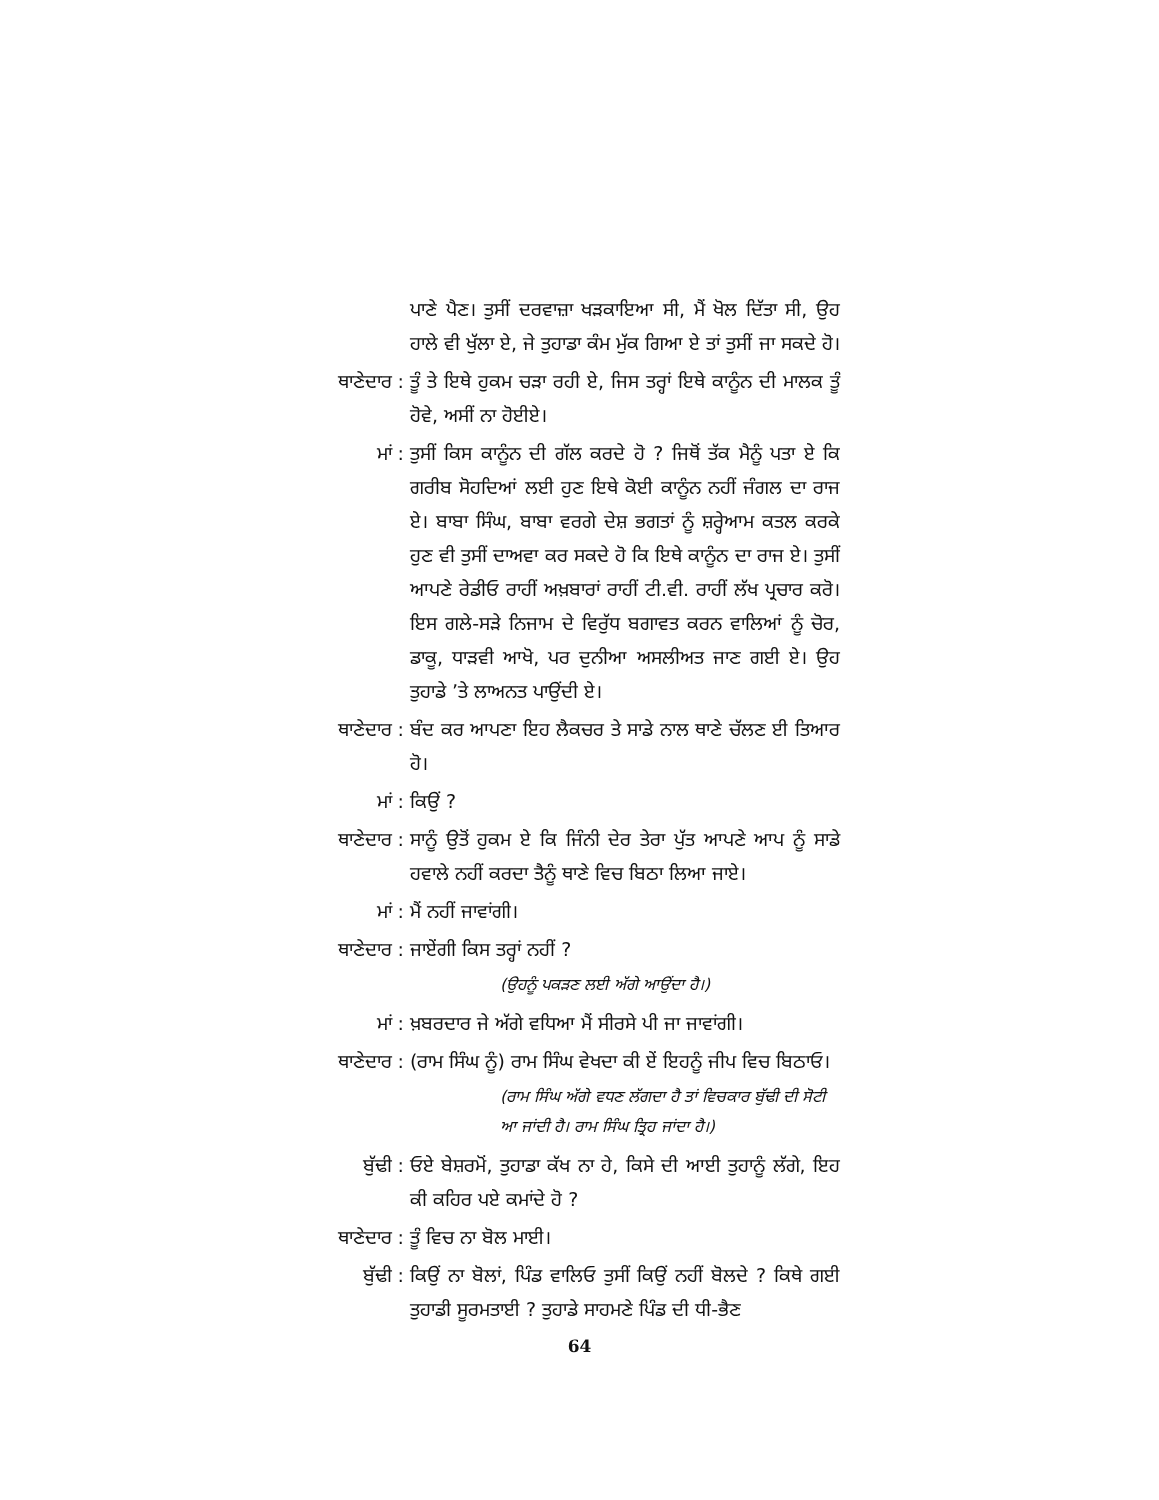ਪਾਣੇ ਪੈਣ। ਤੁਸੀਂ ਦਰਵਾਜ਼ਾ ਖੜਕਾਇਆ ਸੀ, ਮੈਂ ਖੋਲ ਦਿੱਤਾ ਸੀ, ਉਹ ਹਾਲੇ ਵੀ ਖੁੱਲਾ ਏ, ਜੇ ਤੁਹਾਡਾ ਕੰਮ ਮੁੱਕ ਗਿਆ ਏ ਤਾਂ ਤੁਸੀਂ ਜਾ ਸਕਦੇ ਹੋ।
ਥਾਣੇਦਾਰ : ਤੂੰ ਤੇ ਇਥੇ ਹੁਕਮ ਚੜਾ ਰਹੀ ਏ, ਜਿਸ ਤਰ੍ਹਾਂ ਇਥੇ ਕਾਨੂੰਨ ਦੀ ਮਾਲਕ ਤੂੰ ਹੋਵੇ, ਅਸੀਂ ਨਾ ਹੋਈਏ।
ਮਾਂ : ਤੁਸੀਂ ਕਿਸ ਕਾਨੂੰਨ ਦੀ ਗੱਲ ਕਰਦੇ ਹੋ ? ਜਿਥੋਂ ਤੱਕ ਮੈਨੂੰ ਪਤਾ ਏ ਕਿ ਗਰੀਬ ਸੋਹਦਿਆਂ ਲਈ ਹੁਣ ਇਥੇ ਕੋਈ ਕਾਨੂੰਨ ਨਹੀਂ ਜੰਗਲ ਦਾ ਰਾਜ ਏ। ਬਾਬਾ ਸਿੰਘ, ਬਾਬਾ ਵਰਗੇ ਦੇਸ਼ ਭਗਤਾਂ ਨੂੰ ਸ਼ਰ੍ਹੇਆਮ ਕਤਲ ਕਰਕੇ ਹੁਣ ਵੀ ਤੁਸੀਂ ਦਾਅਵਾ ਕਰ ਸਕਦੇ ਹੋ ਕਿ ਇਥੇ ਕਾਨੂੰਨ ਦਾ ਰਾਜ ਏ। ਤੁਸੀਂ ਆਪਣੇ ਰੇਡੀਓ ਰਾਹੀਂ ਅਖ਼ਬਾਰਾਂ ਰਾਹੀਂ ਟੀ.ਵੀ. ਰਾਹੀਂ ਲੱਖ ਪ੍ਰਚਾਰ ਕਰੋ। ਇਸ ਗਲੇ-ਸੜੇ ਨਿਜਾਮ ਦੇ ਵਿਰੁੱਧ ਬਗਾਵਤ ਕਰਨ ਵਾਲਿਆਂ ਨੂੰ ਚੋਰ, ਡਾਕੂ, ਧਾੜਵੀ ਆਖੋ, ਪਰ ਦੁਨੀਆ ਅਸਲੀਅਤ ਜਾਣ ਗਈ ਏ। ਉਹ ਤੁਹਾਡੇ ’ਤੇ ਲਾਅਨਤ ਪਾਉਂਦੀ ਏ।
ਥਾਣੇਦਾਰ : ਬੰਦ ਕਰ ਆਪਣਾ ਇਹ ਲੈਕਚਰ ਤੇ ਸਾਡੇ ਨਾਲ ਥਾਣੇ ਚੱਲਣ ਈ ਤਿਆਰ ਹੋ।
ਮਾਂ : ਕਿਉਂ ?
ਥਾਣੇਦਾਰ : ਸਾਨੂੰ ਉਤੋਂ ਹੁਕਮ ਏ ਕਿ ਜਿੰਨੀ ਦੇਰ ਤੇਰਾ ਪੁੱਤ ਆਪਣੇ ਆਪ ਨੂੰ ਸਾਡੇ ਹਵਾਲੇ ਨਹੀਂ ਕਰਦਾ ਤੈਨੂੰ ਥਾਣੇ ਵਿਚ ਬਿਠਾ ਲਿਆ ਜਾਏ।
ਮਾਂ : ਮੈਂ ਨਹੀਂ ਜਾਵਾਂਗੀ।
ਥਾਣੇਦਾਰ : ਜਾਏਂਗੀ ਕਿਸ ਤਰ੍ਹਾਂ ਨਹੀਂ ?
(ਉਹਨੂੰ ਪਕੜਣ ਲਈ ਅੱਗੇ ਆਉਂਦਾ ਹੈ।)
ਮਾਂ : ਖ਼ਬਰਦਾਰ ਜੇ ਅੱਗੇ ਵਧਿਆ ਮੈਂ ਸੀਰਸੇ ਪੀ ਜਾ ਜਾਵਾਂਗੀ।
ਥਾਣੇਦਾਰ : (ਰਾਮ ਸਿੰਘ ਨੂੰ) ਰਾਮ ਸਿੰਘ ਵੇਖਦਾ ਕੀ ਏਂ ਇਹਨੂੰ ਜੀਪ ਵਿਚ ਬਿਠਾਓ।
(ਰਾਮ ਸਿੰਘ ਅੱਗੇ ਵਧਣ ਲੱਗਦਾ ਹੈ ਤਾਂ ਵਿਚਕਾਰ ਬੁੱਢੀ ਦੀ ਸੋਟੀ ਆ ਜਾਂਦੀ ਹੈ। ਰਾਮ ਸਿੰਘ ਤ੍ਰਿਹ ਜਾਂਦਾ ਹੈ।)
ਬੁੱਢੀ : ਓਏ ਬੇਸ਼ਰਮੋਂ, ਤੁਹਾਡਾ ਕੱਖ ਨਾ ਹੇ, ਕਿਸੇ ਦੀ ਆਈ ਤੁਹਾਨੂੰ ਲੱਗੇ, ਇਹ ਕੀ ਕਹਿਰ ਪਏ ਕਮਾਂਦੇ ਹੋ ?
ਥਾਣੇਦਾਰ : ਤੂੰ ਵਿਚ ਨਾ ਬੋਲ ਮਾਈ।
ਬੁੱਢੀ : ਕਿਉਂ ਨਾ ਬੋਲਾਂ, ਪਿੰਡ ਵਾਲਿਓ ਤੁਸੀਂ ਕਿਉਂ ਨਹੀਂ ਬੋਲਦੇ ? ਕਿਥੇ ਗਈ ਤੁਹਾਡੀ ਸੂਰਮਤਾਈ ? ਤੁਹਾਡੇ ਸਾਹਮਣੇ ਪਿੰਡ ਦੀ ਧੀ-ਭੈਣ
64